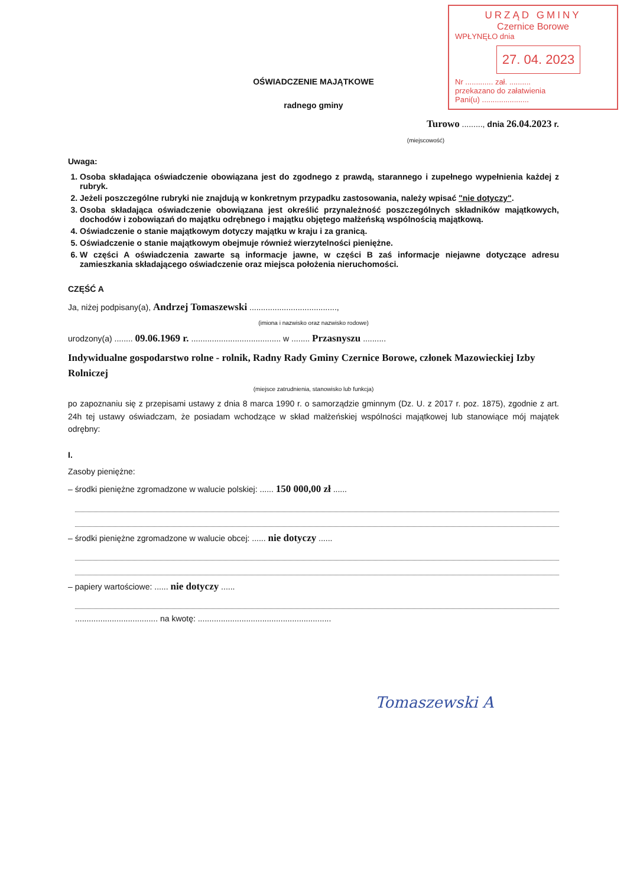URZĄD GMINY
Czernice Borowe
WPŁYNĘŁO dnia
27. 04. 2023
Nr ............. zał. ..........
przekazano do załatwienia
Pani(u) ......................
OŚWIADCZENIE MAJĄTKOWE
radnego gminy
Turowo ........., dnia 26.04.2023 r.
(miejscowość)
Uwaga:
1. Osoba składająca oświadczenie obowiązana jest do zgodnego z prawdą, starannego i zupełnego wypełnienia każdej z rubryk.
2. Jeżeli poszczególne rubryki nie znajdują w konkretnym przypadku zastosowania, należy wpisać "nie dotyczy".
3. Osoba składająca oświadczenie obowiązana jest określić przynależność poszczególnych składników majątkowych, dochodów i zobowiązań do majątku odrębnego i majątku objętego małżeńską wspólnością majątkową.
4. Oświadczenie o stanie majątkowym dotyczy majątku w kraju i za granicą.
5. Oświadczenie o stanie majątkowym obejmuje również wierzytelności pieniężne.
6. W części A oświadczenia zawarte są informacje jawne, w części B zaś informacje niejawne dotyczące adresu zamieszkania składającego oświadczenie oraz miejsca położenia nieruchomości.
CZĘŚĆ A
Ja, niżej podpisany(a), Andrzej Tomaszewski ......................................,
(imiona i nazwisko oraz nazwisko rodowe)
urodzony(a) ........ 09.06.1969 r. ....................................... w ........ Przasnyszu ..........
Indywidualne gospodarstwo rolne - rolnik, Radny Rady Gminy Czernice Borowe, członek Mazowieckiej Izby Rolniczej
(miejsce zatrudnienia, stanowisko lub funkcja)
po zapoznaniu się z przepisami ustawy z dnia 8 marca 1990 r. o samorządzie gminnym (Dz. U. z 2017 r. poz. 1875), zgodnie z art. 24h tej ustawy oświadczam, że posiadam wchodzące w skład małżeńskiej wspólności majątkowej lub stanowiące mój majątek odrębny:
I.
Zasoby pieniężne:
– środki pieniężne zgromadzone w walucie polskiej: ...... 150 000,00 zł ......
– środki pieniężne zgromadzone w walucie obcej: ...... nie dotyczy ......
– papiery wartościowe: ...... nie dotyczy ......
.................................... na kwotę: ..........................................................
Tomaszewski A